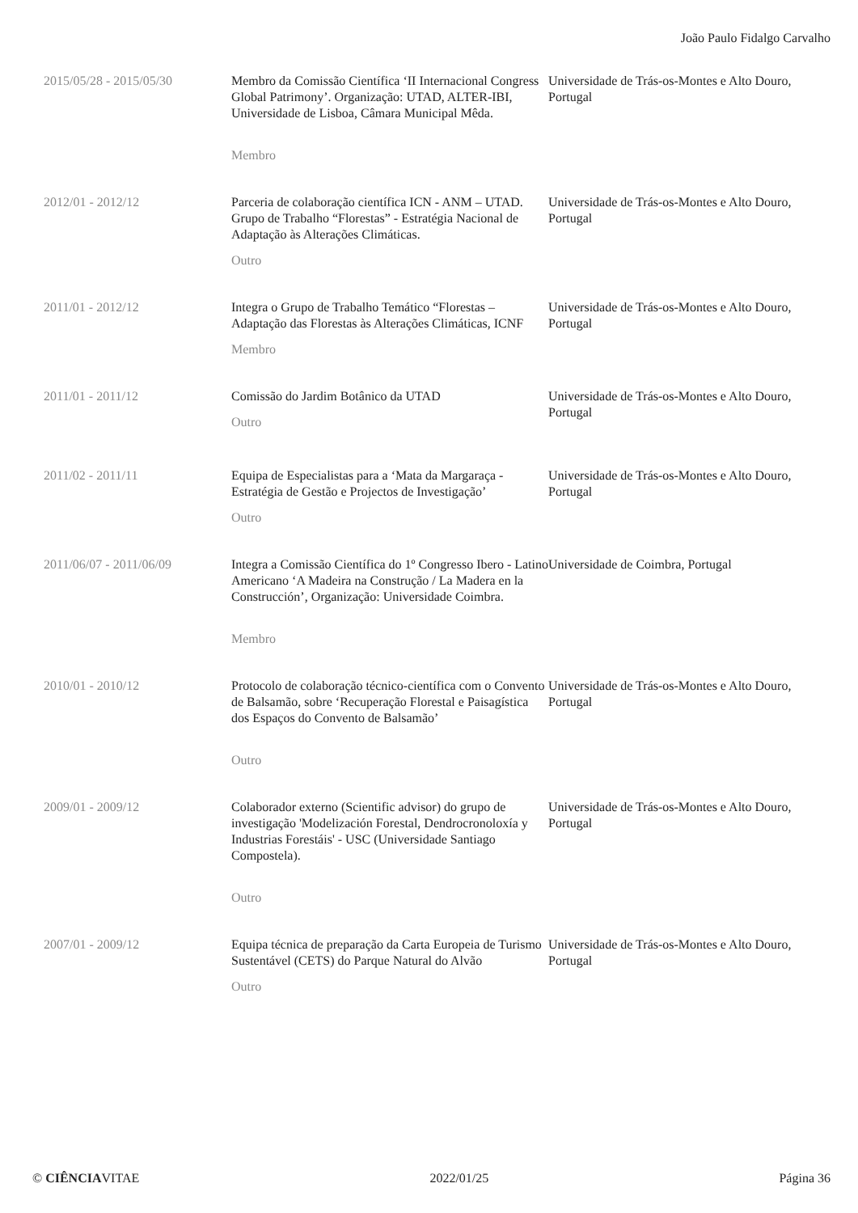João Paulo Fidalgo Carvalho
| 2015/05/28 - 2015/05/30 | Membro da Comissão Científica ‘II Internacional Congress Global Patrimony’. Organização: UTAD, ALTER-IBI, Universidade de Lisboa, Câmara Municipal Mêda. Membro | Universidade de Trás-os-Montes e Alto Douro, Portugal |
| 2012/01 - 2012/12 | Parceria de colaboração científica ICN - ANM – UTAD. Grupo de Trabalho “Florestas” - Estratégia Nacional de Adaptação às Alterações Climáticas. Outro | Universidade de Trás-os-Montes e Alto Douro, Portugal |
| 2011/01 - 2012/12 | Integra o Grupo de Trabalho Temático “Florestas – Adaptação das Florestas às Alterações Climáticas, ICNF Membro | Universidade de Trás-os-Montes e Alto Douro, Portugal |
| 2011/01 - 2011/12 | Comissão do Jardim Botânico da UTAD Outro | Universidade de Trás-os-Montes e Alto Douro, Portugal |
| 2011/02 - 2011/11 | Equipa de Especialistas para a ‘Mata da Margaraça - Estratégia de Gestão e Projectos de Investigação’ Outro | Universidade de Trás-os-Montes e Alto Douro, Portugal |
| 2011/06/07 - 2011/06/09 | Integra a Comissão Científica do 1º Congresso Ibero - Latino Americano ‘A Madeira na Construção / La Madera en la Construcción’, Organização: Universidade Coimbra. Membro | Universidade de Coimbra, Portugal |
| 2010/01 - 2010/12 | Protocolo de colaboração técnico-científica com o Convento de Balsamão, sobre ‘Recuperação Florestal e Paisagística dos Espaços do Convento de Balsamão’ Outro | Universidade de Trás-os-Montes e Alto Douro, Portugal |
| 2009/01 - 2009/12 | Colaborador externo (Scientific advisor) do grupo de investigação 'Modelización Forestal, Dendrocronoloxía y Industrias Forestáis' - USC (Universidade Santiago Compostela). Outro | Universidade de Trás-os-Montes e Alto Douro, Portugal |
| 2007/01 - 2009/12 | Equipa técnica de preparação da Carta Europeia de Turismo Sustentável (CETS) do Parque Natural do Alvão Outro | Universidade de Trás-os-Montes e Alto Douro, Portugal |
© CIÊNCIAVITAE 2022/01/25 Página 36